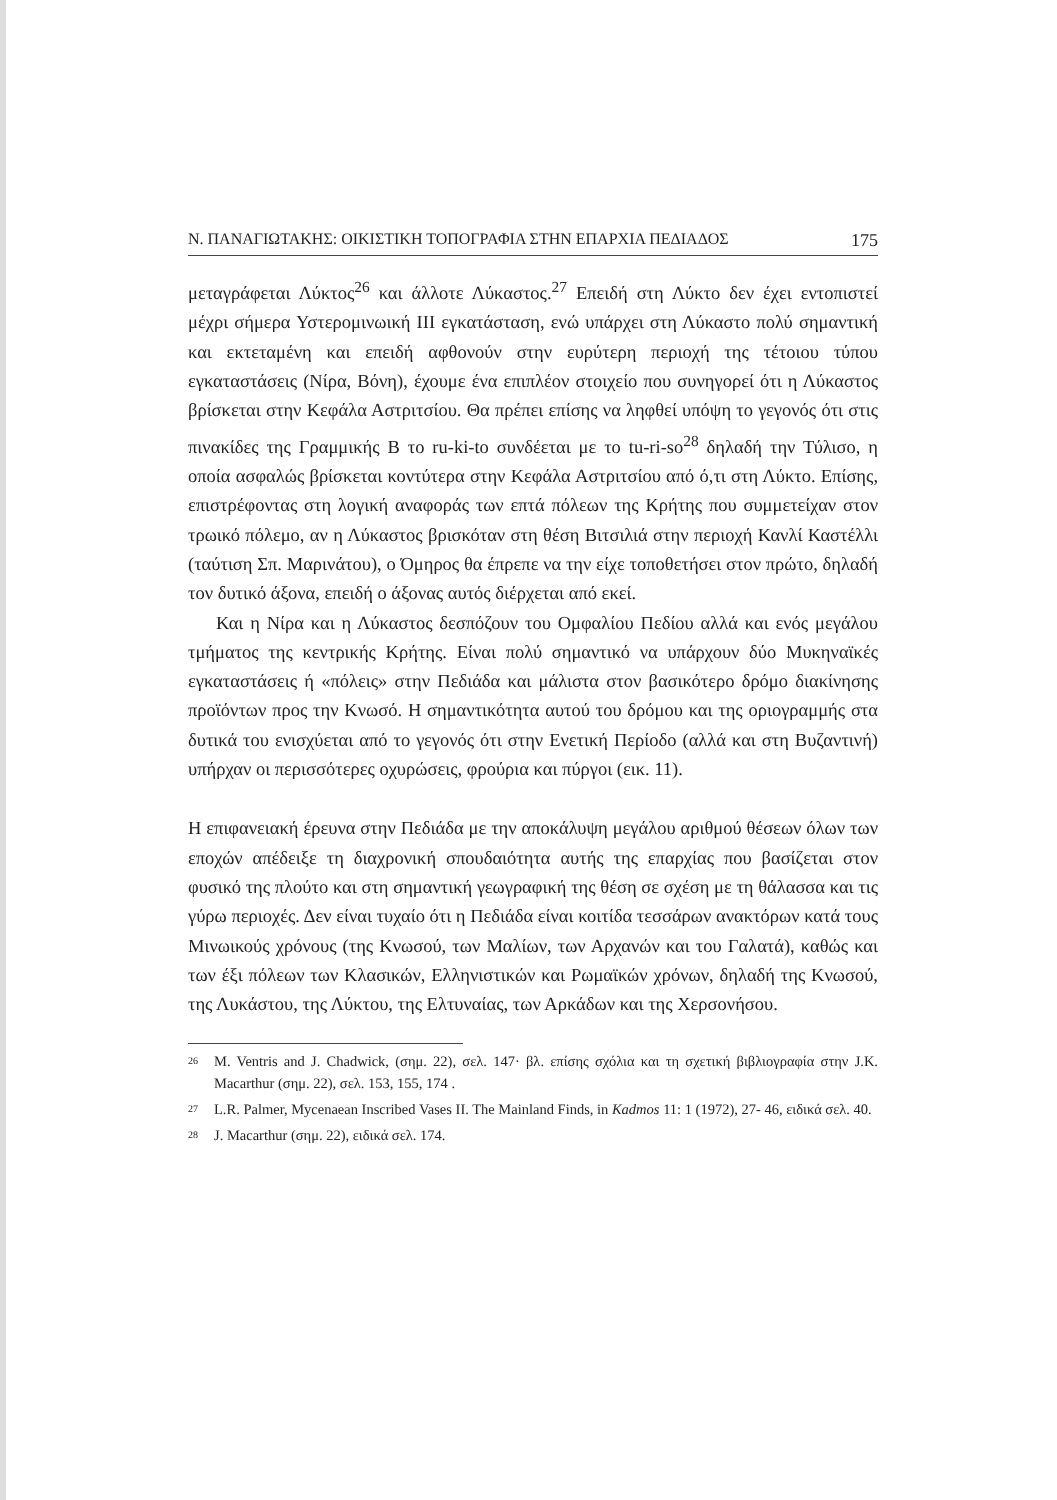Ν. ΠΑΝΑΓΙΩΤΑΚΗΣ: ΟΙΚΙΣΤΙΚΗ ΤΟΠΟΓΡΑΦΙΑ ΣΤΗΝ ΕΠΑΡΧΙΑ ΠΕΔΙΑΔΟΣ 175
μεταγράφεται Λύκτος<sup>26</sup> και άλλοτε Λύκαστος.<sup>27</sup> Επειδή στη Λύκτο δεν έχει εντοπιστεί μέχρι σήμερα Υστερομινωική ΙΙΙ εγκατάσταση, ενώ υπάρχει στη Λύκαστο πολύ σημαντική και εκτεταμένη και επειδή αφθονούν στην ευρύτερη περιοχή της τέτοιου τύπου εγκαταστάσεις (Νίρα, Βόνη), έχουμε ένα επιπλέον στοιχείο που συνηγορεί ότι η Λύκαστος βρίσκεται στην Κεφάλα Αστριτσίου. Θα πρέπει επίσης να ληφθεί υπόψη το γεγονός ότι στις πινακίδες της Γραμμικής Β το ru-ki-to συνδέεται με το tu-ri-so<sup>28</sup> δηλαδή την Τύλισο, η οποία ασφαλώς βρίσκεται κοντύτερα στην Κεφάλα Αστριτσίου από ό,τι στη Λύκτο. Επίσης, επιστρέφοντας στη λογική αναφοράς των επτά πόλεων της Κρήτης που συμμετείχαν στον τρωικό πόλεμο, αν η Λύκαστος βρισκόταν στη θέση Βιτσιλιά στην περιοχή Κανλί Καστέλλι (ταύτιση Σπ. Μαρινάτου), ο Όμηρος θα έπρεπε να την είχε τοποθετήσει στον πρώτο, δηλαδή τον δυτικό άξονα, επειδή ο άξονας αυτός διέρχεται από εκεί.
Και η Νίρα και η Λύκαστος δεσπόζουν του Ομφαλίου Πεδίου αλλά και ενός μεγάλου τμήματος της κεντρικής Κρήτης. Είναι πολύ σημαντικό να υπάρχουν δύο Μυκηναϊκές εγκαταστάσεις ή «πόλεις» στην Πεδιάδα και μάλιστα στον βασικότερο δρόμο διακίνησης προϊόντων προς την Κνωσό. Η σημαντικότητα αυτού του δρόμου και της οριογραμμής στα δυτικά του ενισχύεται από το γεγονός ότι στην Ενετική Περίοδο (αλλά και στη Βυζαντινή) υπήρχαν οι περισσότερες οχυρώσεις, φρούρια και πύργοι (εικ. 11).
Η επιφανειακή έρευνα στην Πεδιάδα με την αποκάλυψη μεγάλου αριθμού θέσεων όλων των εποχών απέδειξε τη διαχρονική σπουδαιότητα αυτής της επαρχίας που βασίζεται στον φυσικό της πλούτο και στη σημαντική γεωγραφική της θέση σε σχέση με τη θάλασσα και τις γύρω περιοχές. Δεν είναι τυχαίο ότι η Πεδιάδα είναι κοιτίδα τεσσάρων ανακτόρων κατά τους Μινωικούς χρόνους (της Κνωσού, των Μαλίων, των Αρχανών και του Γαλατά), καθώς και των έξι πόλεων των Κλασικών, Ελληνιστικών και Ρωμαϊκών χρόνων, δηλαδή της Κνωσού, της Λυκάστου, της Λύκτου, της Ελτυναίας, των Αρκάδων και της Χερσονήσου.
<sup>26</sup>
M. Ventris and J. Chadwick, (σημ. 22), σελ. 147· βλ. επίσης σχόλια και τη σχετική βιβλιογραφία στην J.K. Macarthur (σημ. 22), σελ. 153, 155, 174 .
<sup>27</sup>
L.R. Palmer, Mycenaean Inscribed Vases II. The Mainland Finds, in Kadmos 11: 1 (1972), 27- 46, ειδικά σελ. 40.
<sup>28</sup>
J. Macarthur (σημ. 22), ειδικά σελ. 174.